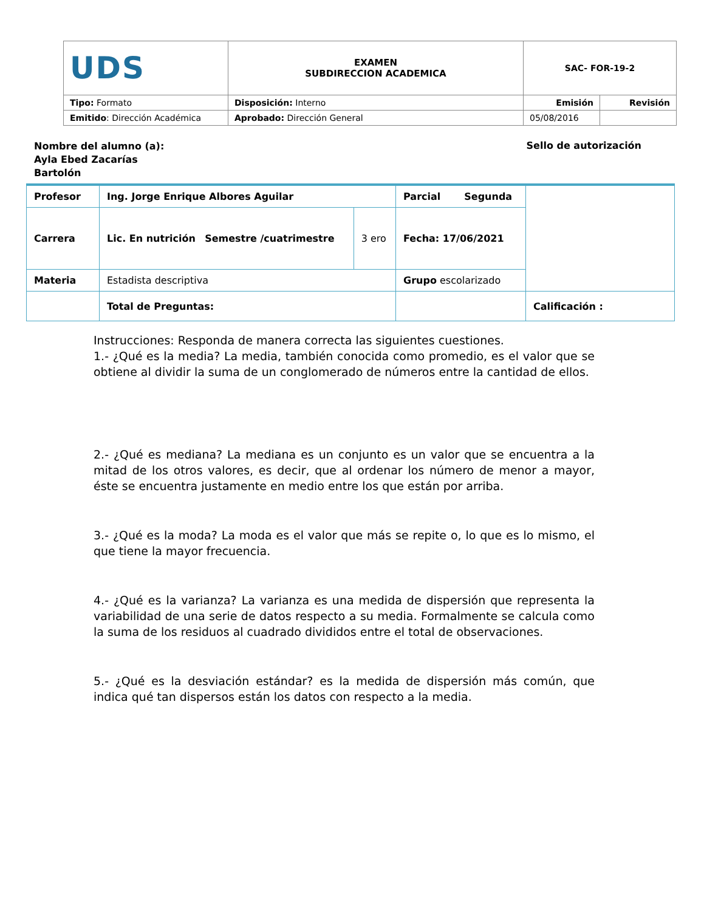| UDS | EXAMEN SUBDIRECCION ACADEMICA | SAC- FOR-19-2 | |
| Tipo: Formato | Disposición: Interno | Emisión | Revisión |
| Emitido : Dirección Académica | Aprobado: Dirección General | 05/08/2016 | |
Nombre del alumno (a): Ayla Ebed Zacarías Bartolón
Sello de autorización
| Profesor | Ing. Jorge Enrique Albores Aguilar | | Parcial Segunda | |
| Carrera | Lic. En nutrición Semestre /cuatrimestre | 3 ero | Fecha: 17/06/2021 | |
| Materia | Estadista descriptiva | | Grupo escolarizado | |
| | Total de Preguntas: | | | Calificación : |
Instrucciones: Responda de manera correcta las siguientes cuestiones.
1.- ¿Qué es la media? La media, también conocida como promedio, es el valor que se obtiene al dividir la suma de un conglomerado de números entre la cantidad de ellos.
2.- ¿Qué es mediana? La mediana es un conjunto es un valor que se encuentra a la mitad de los otros valores, es decir, que al ordenar los número de menor a mayor, éste se encuentra justamente en medio entre los que están por arriba.
3.- ¿Qué es la moda? La moda es el valor que más se repite o, lo que es lo mismo, el que tiene la mayor frecuencia.
4.- ¿Qué es la varianza? La varianza es una medida de dispersión que representa la variabilidad de una serie de datos respecto a su media. Formalmente se calcula como la suma de los residuos al cuadrado divididos entre el total de observaciones.
5.- ¿Qué es la desviación estándar? es la medida de dispersión más común, que indica qué tan dispersos están los datos con respecto a la media.